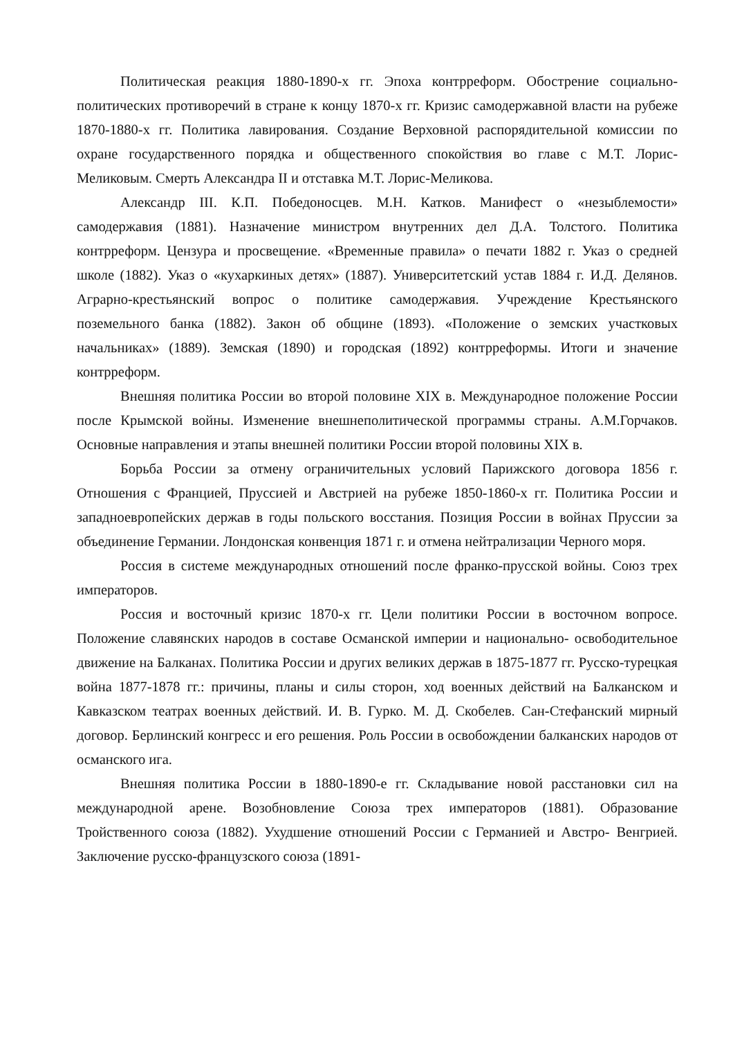Политическая реакция 1880-1890-х гг. Эпоха контрреформ. Обострение социально- политических противоречий в стране к концу 1870-х гг. Кризис самодержавной власти на рубеже 1870-1880-х гг. Политика лавирования. Создание Верховной распорядительной комиссии по охране государственного порядка и общественного спокойствия во главе с М.Т. Лорис-Меликовым. Смерть Александра II и отставка М.Т. Лорис-Меликова.
Александр III. К.П. Победоносцев. М.Н. Катков. Манифест о «незыблемости» самодержавия (1881). Назначение министром внутренних дел Д.А. Толстого. Политика контрреформ. Цензура и просвещение. «Временные правила» о печати 1882 г. Указ о средней школе (1882). Указ о «кухаркиных детях» (1887). Университетский устав 1884 г. И.Д. Делянов. Аграрно-крестьянский вопрос о политике самодержавия. Учреждение Крестьянского поземельного банка (1882). Закон об общине (1893). «Положение о земских участковых начальниках» (1889). Земская (1890) и городская (1892) контрреформы. Итоги и значение контрреформ.
Внешняя политика России во второй половине XIX в. Международное положение России после Крымской войны. Изменение внешнеполитической программы страны. А.М.Горчаков. Основные направления и этапы внешней политики России второй половины XIX в.
Борьба России за отмену ограничительных условий Парижского договора 1856 г. Отношения с Францией, Пруссией и Австрией на рубеже 1850-1860-х гг. Политика России и западноевропейских держав в годы польского восстания. Позиция России в войнах Пруссии за объединение Германии. Лондонская конвенция 1871 г. и отмена нейтрализации Черного моря.
Россия в системе международных отношений после франко-прусской войны. Союз трех императоров.
Россия и восточный кризис 1870-х гг. Цели политики России в восточном вопросе. Положение славянских народов в составе Османской империи и национально- освободительное движение на Балканах. Политика России и других великих держав в 1875-1877 гг. Русско-турецкая война 1877-1878 гг.: причины, планы и силы сторон, ход военных действий на Балканском и Кавказском театрах военных действий. И. В. Гурко. М. Д. Скобелев. Сан-Стефанский мирный договор. Берлинский конгресс и его решения. Роль России в освобождении балканских народов от османского ига.
Внешняя политика России в 1880-1890-е гг. Складывание новой расстановки сил на международной арене. Возобновление Союза трех императоров (1881). Образование Тройственного союза (1882). Ухудшение отношений России с Германией и Австро- Венгрией. Заключение русско-французского союза (1891-